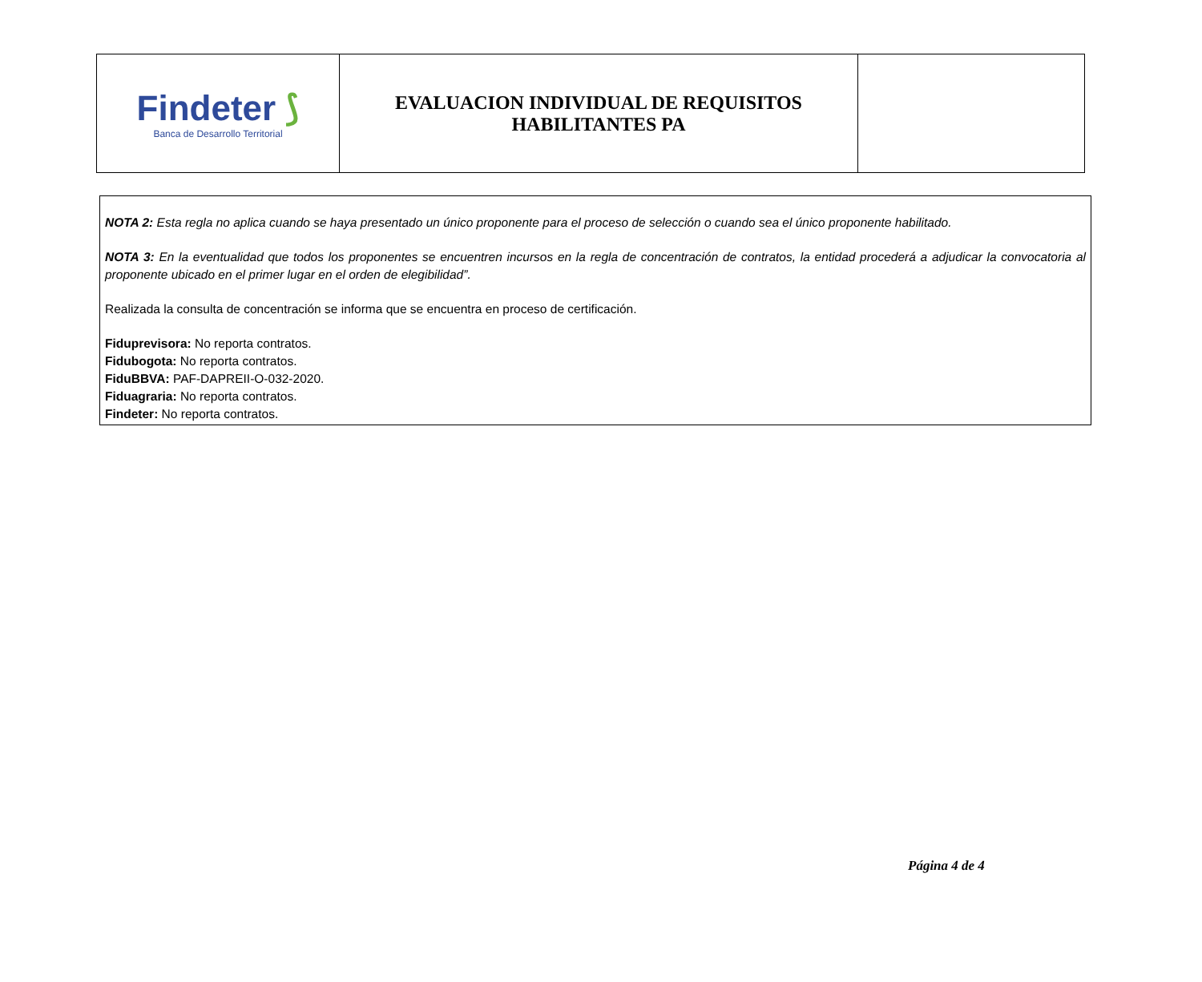| Findeter ⟆ Banca de Desarrollo Territorial | EVALUACION INDIVIDUAL DE REQUISITOS HABILITANTES PA | |
NOTA 2: Esta regla no aplica cuando se haya presentado un único proponente para el proceso de selección o cuando sea el único proponente habilitado.
NOTA 3: En la eventualidad que todos los proponentes se encuentren incursos en la regla de concentración de contratos, la entidad procederá a adjudicar la convocatoria al proponente ubicado en el primer lugar en el orden de elegibilidad”.
Realizada la consulta de concentración se informa que se encuentra en proceso de certificación.
Fiduprevisora: No reporta contratos.
Fidubogota: No reporta contratos.
FiduBBVA: PAF-DAPREII-O-032-2020.
Fiduagraria: No reporta contratos.
Findeter: No reporta contratos.
Página 4 de 4